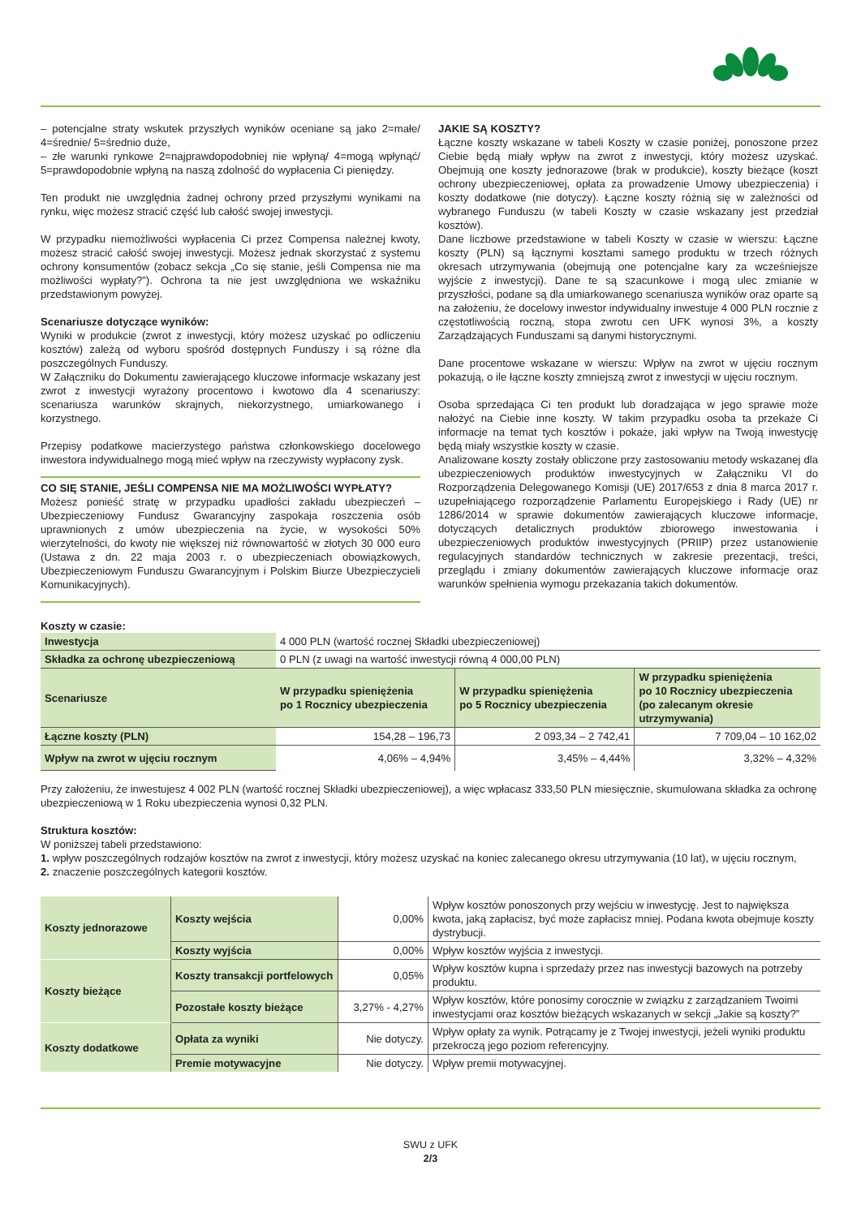– potencjalne straty wskutek przyszłych wyników oceniane są jako 2=małe/ 4=średnie/ 5=średnio duże,
– złe warunki rynkowe 2=najprawdopodobniej nie wpłyną/ 4=mogą wpłynąć/ 5=prawdopodobnie wpłyną na naszą zdolność do wypłacenia Ci pieniędzy.
Ten produkt nie uwzględnia żadnej ochrony przed przyszłymi wynikami na rynku, więc możesz stracić część lub całość swojej inwestycji.
W przypadku niemożliwości wypłacenia Ci przez Compensa należnej kwoty, możesz stracić całość swojej inwestycji. Możesz jednak skorzystać z systemu ochrony konsumentów (zobacz sekcja „Co się stanie, jeśli Compensa nie ma możliwości wypłaty?”). Ochrona ta nie jest uwzględniona we wskaźniku przedstawionym powyżej.
Scenariusze dotyczące wyników:
Wyniki w produkcie (zwrot z inwestycji, który możesz uzyskać po odliczeniu kosztów) zależą od wyboru spośród dostępnych Funduszy i są różne dla poszczególnych Funduszy.
W Załączniku do Dokumentu zawierającego kluczowe informacje wskazany jest zwrot z inwestycji wyrażony procentowo i kwotowo dla 4 scenariuszy: scenariusza warunków skrajnych, niekorzystnego, umiarkowanego i korzystnego.
Przepisy podatkowe macierzystego państwa członkowskiego docelowego inwestora indywidualnego mogą mieć wpływ na rzeczywisty wypłacony zysk.
CO SIĘ STANIE, JEŚLI COMPENSA NIE MA MOŻLIWOŚCI WYPŁATY?
Możesz ponieść stratę w przypadku upadłości zakładu ubezpieczeń – Ubezpieczeniowy Fundusz Gwarancyjny zaspokaja roszczenia osób uprawnionych z umów ubezpieczenia na życie, w wysokości 50% wierzytelności, do kwoty nie większej niż równowartość w złotych 30 000 euro (Ustawa z dn. 22 maja 2003 r. o ubezpieczeniach obowiązkowych, Ubezpieczeniowym Funduszu Gwarancyjnym i Polskim Biurze Ubezpieczycieli Komunikacyjnych).
JAKIE SĄ KOSZTY?
Łączne koszty wskazane w tabeli Koszty w czasie poniżej, ponoszone przez Ciebie będą miały wpływ na zwrot z inwestycji, który możesz uzyskać. Obejmują one koszty jednorazowe (brak w produkcie), koszty bieżące (koszt ochrony ubezpieczeniowej, opłata za prowadzenie Umowy ubezpieczenia) i koszty dodatkowe (nie dotyczy). Łączne koszty różnią się w zależności od wybranego Funduszu (w tabeli Koszty w czasie wskazany jest przedział kosztów).
Dane liczbowe przedstawione w tabeli Koszty w czasie w wierszu: Łączne koszty (PLN) są łącznymi kosztami samego produktu w trzech różnych okresach utrzymywania (obejmują one potencjalne kary za wcześniejsze wyjście z inwestycji). Dane te są szacunkowe i mogą ulec zmianie w przyszłości, podane są dla umiarkowanego scenariusza wyników oraz oparte są na założeniu, że docelowy inwestor indywidualny inwestuje 4 000 PLN rocznie z częstotliwością roczną, stopa zwrotu cen UFK wynosi 3%, a koszty Zarządzających Funduszami są danymi historycznymi.
Dane procentowe wskazane w wierszu: Wpływ na zwrot w ujęciu rocznym pokazują, o ile łączne koszty zmniejszą zwrot z inwestycji w ujęciu rocznym.
Osoba sprzedająca Ci ten produkt lub doradzająca w jego sprawie może nałożyć na Ciebie inne koszty. W takim przypadku osoba ta przekaże Ci informacje na temat tych kosztów i pokaże, jaki wpływ na Twoją inwestycję będą miały wszystkie koszty w czasie.
Analizowane koszty zostały obliczone przy zastosowaniu metody wskazanej dla ubezpieczeniowych produktów inwestycyjnych w Załączniku VI do Rozporządzenia Delegowanego Komisji (UE) 2017/653 z dnia 8 marca 2017 r. uzupełniającego rozporządzenie Parlamentu Europejskiego i Rady (UE) nr 1286/2014 w sprawie dokumentów zawierających kluczowe informacje, dotyczących detalicznych produktów zbiorowego inwestowania i ubezpieczeniowych produktów inwestycyjnych (PRIIP) przez ustanowienie regulacyjnych standardów technicznych w zakresie prezentacji, treści, przeglądu i zmiany dokumentów zawierających kluczowe informacje oraz warunków spełnienia wymogu przekazania takich dokumentów.
Koszty w czasie:
| Inwestycja | 4 000 PLN (wartość rocznej Składki ubezpieczeniowej) | | |
| Składka za ochronę ubezpieczeniową | 0 PLN (z uwagi na wartość inwestycji równą 4 000,00 PLN) | | |
| Scenariusze | W przypadku spieniężenia po 1 Rocznicy ubezpieczenia | W przypadku spieniężenia po 5 Rocznicy ubezpieczenia | W przypadku spieniężenia po 10 Rocznicy ubezpieczenia (po zalecanym okresie utrzymywania) |
| Łączne koszty (PLN) | 154,28 – 196,73 | 2 093,34 – 2 742,41 | 7 709,04 – 10 162,02 |
| Wpływ na zwrot w ujęciu rocznym | 4,06% – 4,94% | 3,45% – 4,44% | 3,32% – 4,32% |
Przy założeniu, że inwestujesz 4 002 PLN (wartość rocznej Składki ubezpieczeniowej), a więc wpłacasz 333,50 PLN miesięcznie, skumulowana składka za ochronę ubezpieczeniową w 1 Roku ubezpieczenia wynosi 0,32 PLN.
Struktura kosztów:
W poniższej tabeli przedstawiono:
1. wpływ poszczególnych rodzajów kosztów na zwrot z inwestycji, który możesz uzyskać na koniec zalecanego okresu utrzymywania (10 lat), w ujęciu rocznym,
2. znaczenie poszczególnych kategorii kosztów.
| Koszty jednorazowe | Koszty wejścia | 0,00% | Wpływ kosztów ponoszonych przy wejściu w inwestycję. Jest to największa kwota, jaką zapłacisz, być może zapłacisz mniej. Podana kwota obejmuje koszty dystrybucji. |
| | Koszty wyjścia | 0,00% | Wpływ kosztów wyjścia z inwestycji. |
| Koszty bieżące | Koszty transakcji portfelowych | 0,05% | Wpływ kosztów kupna i sprzedaży przez nas inwestycji bazowych na potrzeby produktu. |
| | Pozostałe koszty bieżące | 3,27% - 4,27% | Wpływ kosztów, które ponosimy corocznie w związku z zarządzaniem Twoimi inwestycjami oraz kosztów bieżących wskazanych w sekcji „Jakie są koszty?” |
| Koszty dodatkowe | Opłata za wyniki | Nie dotyczy. | Wpływ opłaty za wynik. Potrącamy je z Twojej inwestycji, jeżeli wyniki produktu przekroczą jego poziom referencyjny. |
| | Premie motywacyjne | Nie dotyczy. | Wpływ premii motywacyjnej. |
SWU z UFK
2/3